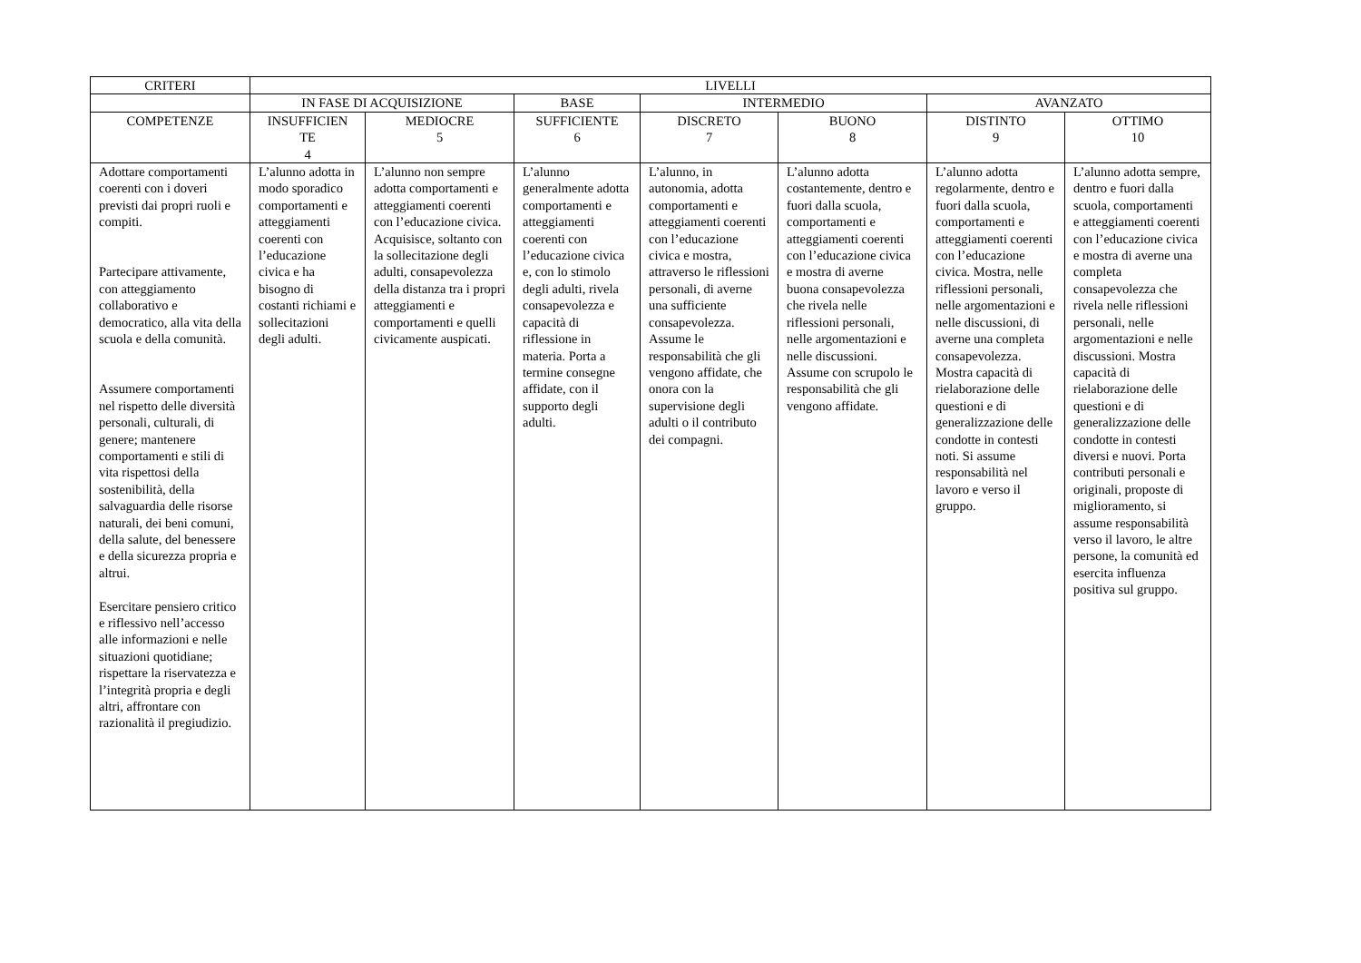| CRITERI | LIVELLI | | | | | | |
| --- | --- | --- | --- | --- | --- | --- | --- |
| | IN FASE DI ACQUISIZIONE | | BASE | INTERMEDIO | | AVANZATO | |
| COMPETENZE | INSUFFICIEN TE 4 | MEDIOCRE 5 | SUFFICIENTE 6 | DISCRETO 7 | BUONO 8 | DISTINTO 9 | OTTIMO 10 |
| Adottare comportamenti coerenti con i doveri previsti dai propri ruoli e compiti. Partecipare attivamente, con atteggiamento collaborativo e democratico, alla vita della scuola e della comunità. Assumere comportamenti nel rispetto delle diversità personali, culturali, di genere; mantenere comportamenti e stili di vita rispettosi della sostenibilità, della salvaguardia delle risorse naturali, dei beni comuni, della salute, del benessere e della sicurezza propria e altrui. Esercitare pensiero critico e riflessivo nell’accesso alle informazioni e nelle situazioni quotidiane; rispettare la riservatezza e l’integrità propria e degli altri, affrontare con razionalità il pregiudizio. | L’alunno adotta in modo sporadico comportamenti e atteggiamenti coerenti con l’educazione civica e ha bisogno di costanti richiami e sollecitazioni degli adulti. | L’alunno non sempre adotta comportamenti e atteggiamenti coerenti con l’educazione civica. Acquisisce, soltanto con la sollecitazione degli adulti, consapevolezza della distanza tra i propri atteggiamenti e comportamenti e quelli civicamente auspicati. | L’alunno generalmente adotta comportamenti e atteggiamenti coerenti con l’educazione civica e, con lo stimolo degli adulti, rivela consapevolezza e capacità di riflessione in materia. Porta a termine consegne affidate, con il supporto degli adulti. | L’alunno, in autonomia, adotta comportamenti e atteggiamenti coerenti con l’educazione civica e mostra, attraverso le riflessioni personali, di averne una sufficiente consapevolezza. Assume le responsabilità che gli vengono affidate, che onora con la supervisione degli adulti o il contributo dei compagni. | L’alunno adotta costantemente, dentro e fuori dalla scuola, comportamenti e atteggiamenti coerenti con l’educazione civica e mostra di averne buona consapevolezza che rivela nelle riflessioni personali, nelle argomentazioni e nelle discussioni. Assume con scrupolo le responsabilità che gli vengono affidate. | L’alunno adotta regolarmente, dentro e fuori dalla scuola, comportamenti e atteggiamenti coerenti con l’educazione civica. Mostra, nelle riflessioni personali, nelle argomentazioni e nelle discussioni, di averne una completa consapevolezza. Mostra capacità di rielaborazione delle questioni e di generalizzazione delle condotte in contesti noti. Si assume responsabilità nel lavoro e verso il gruppo. | L’alunno adotta sempre, dentro e fuori dalla scuola, comportamenti e atteggiamenti coerenti con l’educazione civica e mostra di averne una completa consapevolezza che rivela nelle riflessioni personali, nelle argomentazioni e nelle discussioni. Mostra capacità di rielaborazione delle questioni e di generalizzazione delle condotte in contesti diversi e nuovi. Porta contributi personali e originali, proposte di miglioramento, si assume responsabilità verso il lavoro, le altre persone, la comunità ed esercita influenza positiva sul gruppo. |